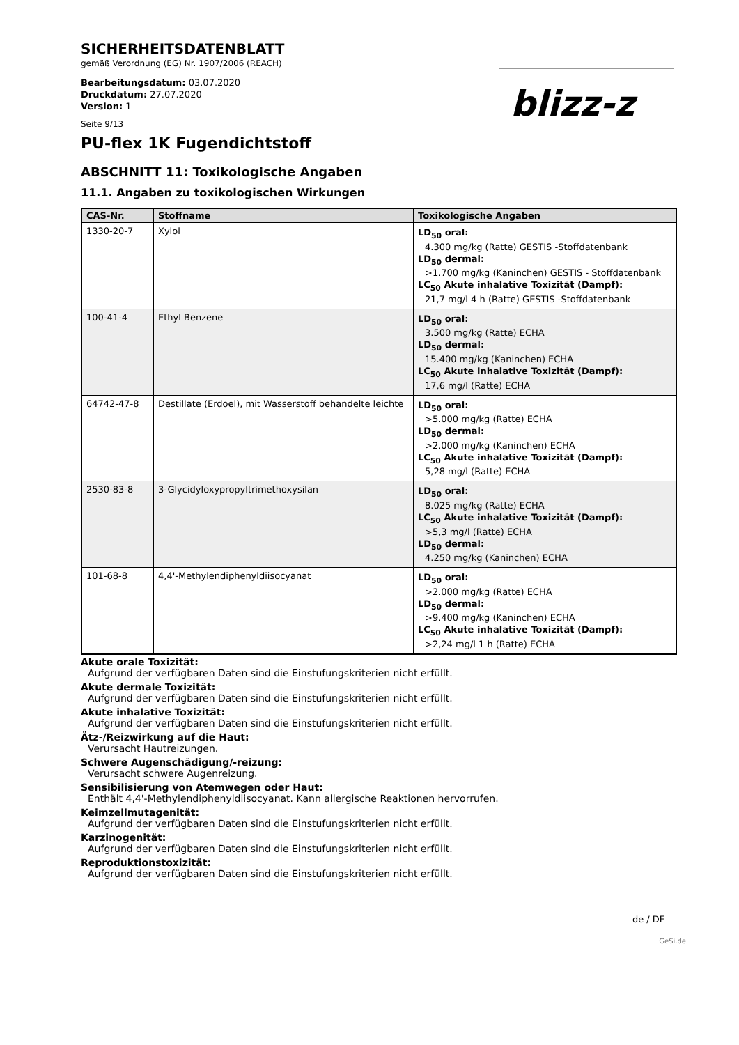blizz-z
SICHERHEITSDATENBLATT
gemäß Verordnung (EG) Nr. 1907/2006 (REACH)
Bearbeitungsdatum: 03.07.2020
Druckdatum: 27.07.2020
Version: 1
Seite 9/13
PU-flex 1K Fugendichtstoff
ABSCHNITT 11: Toxikologische Angaben
11.1. Angaben zu toxikologischen Wirkungen
| CAS-Nr. | Stoffname | Toxikologische Angaben |
| --- | --- | --- |
| 1330-20-7 | Xylol | LD<sub>50</sub> oral: 4.300 mg/kg (Ratte) GESTIS -Stoffdatenbank LD<sub>50</sub> dermal: >1.700 mg/kg (Kaninchen) GESTIS - Stoffdatenbank LC<sub>50</sub> Akute inhalative Toxizität (Dampf): 21,7 mg/l 4 h (Ratte) GESTIS -Stoffdatenbank |
| 100-41-4 | Ethyl Benzene | LD<sub>50</sub> oral: 3.500 mg/kg (Ratte) ECHA LD<sub>50</sub> dermal: 15.400 mg/kg (Kaninchen) ECHA LC<sub>50</sub> Akute inhalative Toxizität (Dampf): 17,6 mg/l (Ratte) ECHA |
| 64742-47-8 | Destillate (Erdoel), mit Wasserstoff behandelte leichte | LD<sub>50</sub> oral: >5.000 mg/kg (Ratte) ECHA LD<sub>50</sub> dermal: >2.000 mg/kg (Kaninchen) ECHA LC<sub>50</sub> Akute inhalative Toxizität (Dampf): 5,28 mg/l (Ratte) ECHA |
| 2530-83-8 | 3-Glycidyloxypropyltrimethoxysilan | LD<sub>50</sub> oral: 8.025 mg/kg (Ratte) ECHA LC<sub>50</sub> Akute inhalative Toxizität (Dampf): >5,3 mg/l (Ratte) ECHA LD<sub>50</sub> dermal: 4.250 mg/kg (Kaninchen) ECHA |
| 101-68-8 | 4,4'-Methylendiphenyldiisocyanat | LD<sub>50</sub> oral: >2.000 mg/kg (Ratte) ECHA LD<sub>50</sub> dermal: >9.400 mg/kg (Kaninchen) ECHA LC<sub>50</sub> Akute inhalative Toxizität (Dampf): >2,24 mg/l 1 h (Ratte) ECHA |
Akute orale Toxizität:
Aufgrund der verfügbaren Daten sind die Einstufungskriterien nicht erfüllt.
Akute dermale Toxizität:
Aufgrund der verfügbaren Daten sind die Einstufungskriterien nicht erfüllt.
Akute inhalative Toxizität:
Aufgrund der verfügbaren Daten sind die Einstufungskriterien nicht erfüllt.
Ätz-/Reizwirkung auf die Haut:
Verursacht Hautreizungen.
Schwere Augenschädigung/-reizung:
Verursacht schwere Augenreizung.
Sensibilisierung von Atemwegen oder Haut:
Enthält 4,4'-Methylendiphenyldiisocyanat. Kann allergische Reaktionen hervorrufen.
Keimzellmutagenität:
Aufgrund der verfügbaren Daten sind die Einstufungskriterien nicht erfüllt.
Karzinogenität:
Aufgrund der verfügbaren Daten sind die Einstufungskriterien nicht erfüllt.
Reproduktionstoxizität:
Aufgrund der verfügbaren Daten sind die Einstufungskriterien nicht erfüllt.
de / DE
GeSi.de